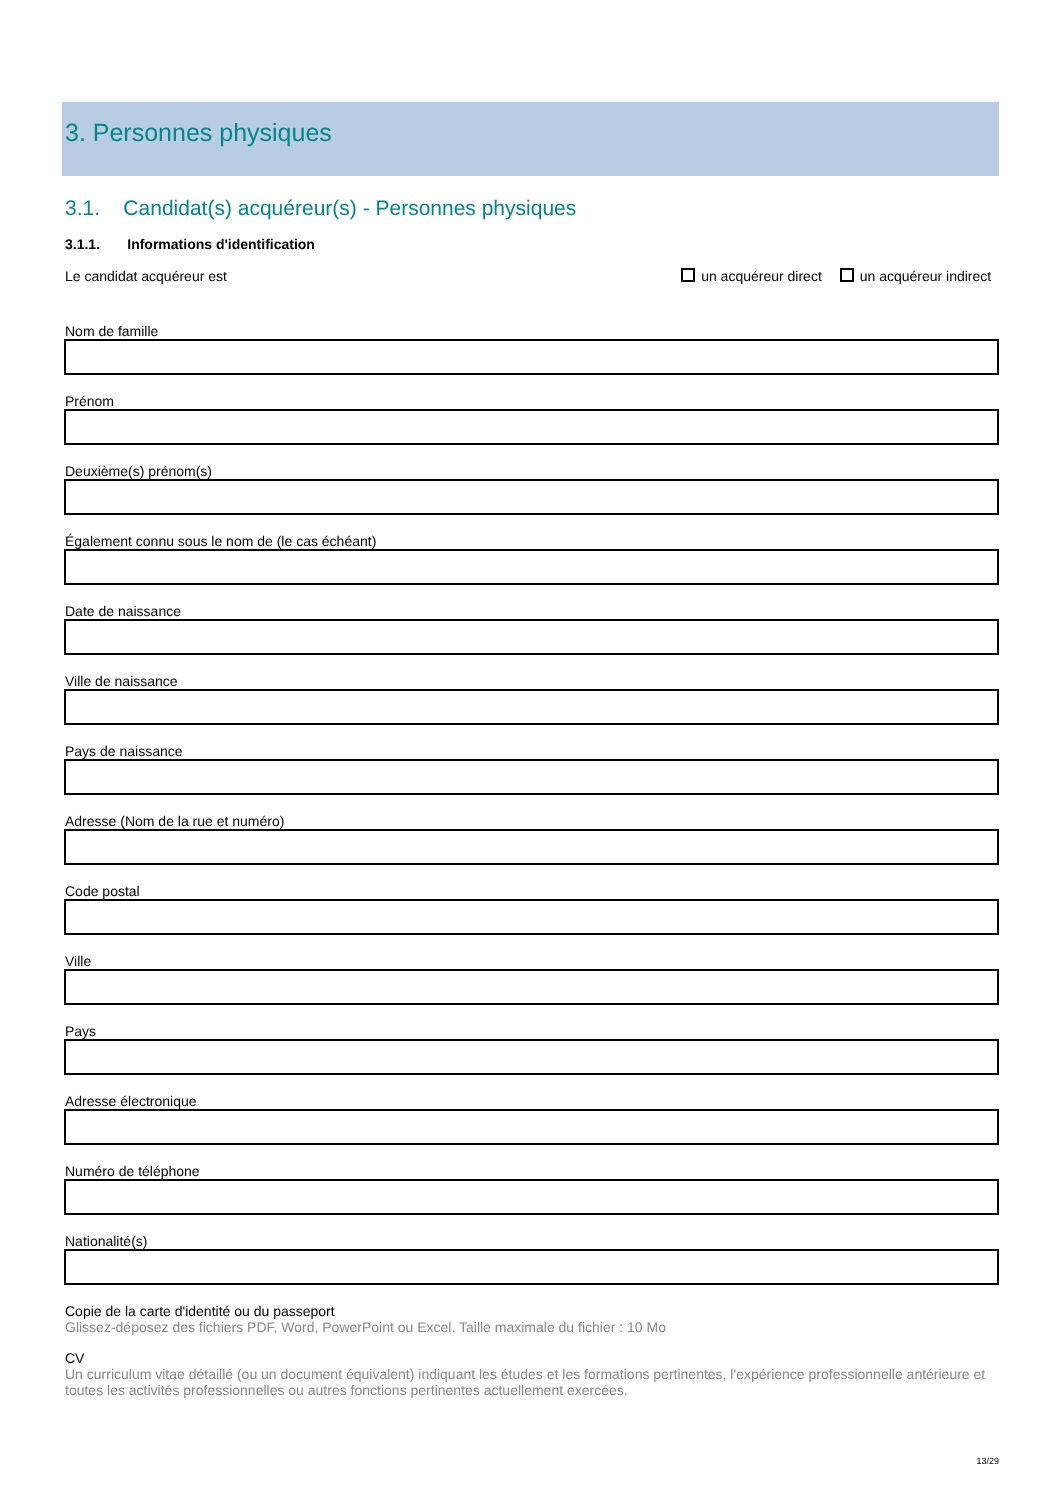3. Personnes physiques
3.1. Candidat(s) acquéreur(s) - Personnes physiques
3.1.1. Informations d'identification
Le candidat acquéreur est un acquéreur direct un acquéreur indirect
Nom de famille
Prénom
Deuxième(s) prénom(s)
Également connu sous le nom de (le cas échéant)
Date de naissance
Ville de naissance
Pays de naissance
Adresse (Nom de la rue et numéro)
Code postal
Ville
Pays
Adresse électronique
Numéro de téléphone
Nationalité(s)
Copie de la carte d'identité ou du passeport
Glissez-déposez des fichiers PDF, Word, PowerPoint ou Excel. Taille maximale du fichier : 10 Mo
CV
Un curriculum vitae détaillé (ou un document équivalent) indiquant les études et les formations pertinentes, l'expérience professionnelle antérieure et toutes les activités professionnelles ou autres fonctions pertinentes actuellement exercées.
13/29